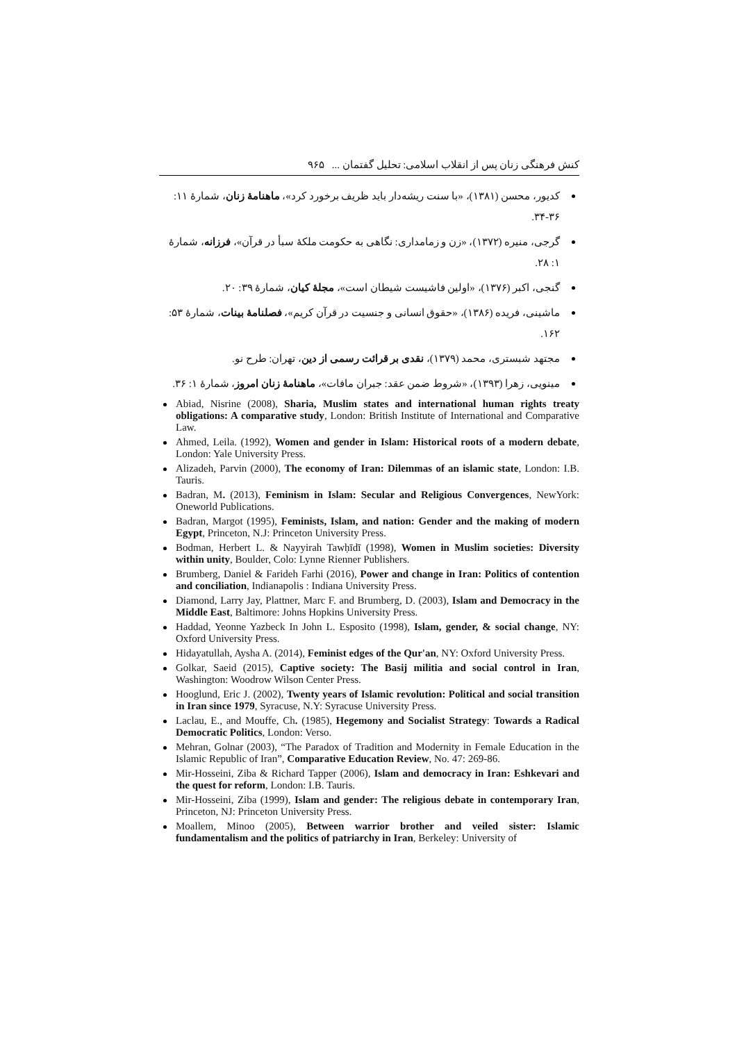کنش فرهنگی زنان پس از انقلاب اسلامی: تحلیل گفتمان ... ۹۶۵
کدیور، محسن (۱۳۸۱)، «با سنت ریشه‌دار باید ظریف برخورد کرد»، ماهنامهٔ زنان، شمارهٔ ۱۱: ۳۶-۳۴.
گرجی، منیره (۱۳۷۲)، «زن و زمامداری: نگاهی به حکومت ملکهٔ سبأ در قرآن»، فرزانه، شمارهٔ ۱: ۲۸.
گنجی، اکبر (۱۳۷۶)، «اولین فاشیست شیطان است»، مجلهٔ کیان، شمارهٔ ۳۹: ۲۰.
ماشینی، فریده (۱۳۸۶)، «حقوق انسانی و جنسیت در قرآن کریم»، فصلنامهٔ بینات، شمارهٔ ۵۳: ۱۶۲.
مجتهد شبستری، محمد (۱۳۷۹)، نقدی بر قرائت رسمی از دین، تهران: طرح نو.
مینویی، زهرا (۱۳۹۳)، «شروط ضمن عقد: جبران مافات»، ماهنامهٔ زنان امروز، شمارهٔ ۱: ۳۶.
Abiad, Nisrine (2008), Sharia, Muslim states and international human rights treaty obligations: A comparative study, London: British Institute of International and Comparative Law.
Ahmed, Leila. (1992), Women and gender in Islam: Historical roots of a modern debate, London: Yale University Press.
Alizadeh, Parvin (2000), The economy of Iran: Dilemmas of an islamic state, London: I.B. Tauris.
Badran, M. (2013), Feminism in Islam: Secular and Religious Convergences, NewYork: Oneworld Publications.
Badran, Margot (1995), Feminists, Islam, and nation: Gender and the making of modern Egypt, Princeton, N.J: Princeton University Press.
Bodman, Herbert L. & Nayyirah Tawḥīdī (1998), Women in Muslim societies: Diversity within unity, Boulder, Colo: Lynne Rienner Publishers.
Brumberg, Daniel & Farideh Farhi (2016), Power and change in Iran: Politics of contention and conciliation, Indianapolis : Indiana University Press.
Diamond, Larry Jay, Plattner, Marc F. and Brumberg, D. (2003), Islam and Democracy in the Middle East, Baltimore: Johns Hopkins University Press.
Haddad, Yeonne Yazbeck In John L. Esposito (1998), Islam, gender, & social change, NY: Oxford University Press.
Hidayatullah, Aysha A. (2014), Feminist edges of the Qur'an, NY: Oxford University Press.
Golkar, Saeid (2015), Captive society: The Basij militia and social control in Iran, Washington: Woodrow Wilson Center Press.
Hooglund, Eric J. (2002), Twenty years of Islamic revolution: Political and social transition in Iran since 1979, Syracuse, N.Y: Syracuse University Press.
Laclau, E., and Mouffe, Ch. (1985), Hegemony and Socialist Strategy: Towards a Radical Democratic Politics, London: Verso.
Mehran, Golnar (2003), “The Paradox of Tradition and Modernity in Female Education in the Islamic Republic of Iran”, Comparative Education Review, No. 47: 269-86.
Mir-Hosseini, Ziba & Richard Tapper (2006), Islam and democracy in Iran: Eshkevari and the quest for reform, London: I.B. Tauris.
Mir-Hosseini, Ziba (1999), Islam and gender: The religious debate in contemporary Iran, Princeton, NJ: Princeton University Press.
Moallem, Minoo (2005), Between warrior brother and veiled sister: Islamic fundamentalism and the politics of patriarchy in Iran, Berkeley: University of